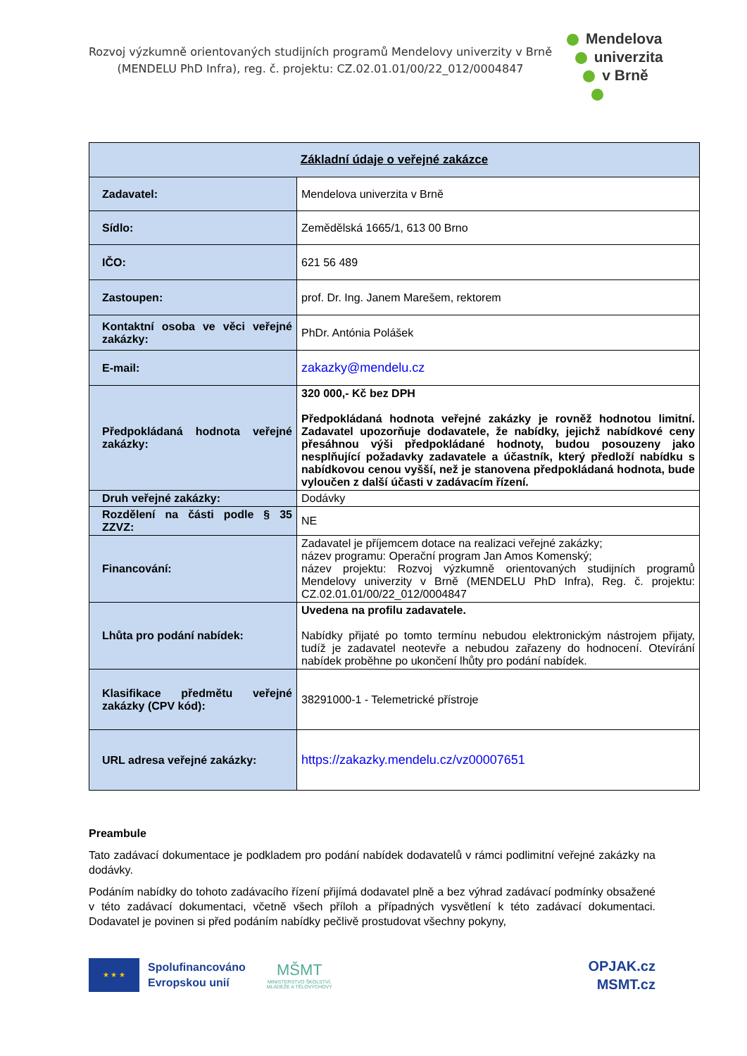Rozvoj výzkumně orientovaných studijních programů Mendelovy univerzity v Brně
(MENDELU PhD Infra), reg. č. projektu: CZ.02.01.01/00/22_012/0004847
Mendelova
univerzita
v Brně
| Základní údaje o veřejné zakázce | |
| --- | --- |
| Zadavatel: | Mendelova univerzita v Brně |
| Sídlo: | Zemědělská 1665/1, 613 00 Brno |
| IČO: | 621 56 489 |
| Zastoupen: | prof. Dr. Ing. Janem Marešem, rektorem |
| Kontaktní osoba ve věci veřejné zakázky: | PhDr. Antónia Polášek |
| E-mail: | zakazky@mendelu.cz |
| Předpokládaná hodnota veřejné zakázky: | 320 000,- Kč bez DPH Předpokládaná hodnota veřejné zakázky je rovněž hodnotou limitní. Zadavatel upozorňuje dodavatele, že nabídky, jejichž nabídkové ceny přesáhnou výši předpokládané hodnoty, budou posouzeny jako nesplňující požadavky zadavatele a účastník, který předloží nabídku s nabídkovou cenou vyšší, než je stanovena předpokládaná hodnota, bude vyloučen z další účasti v zadávacím řízení. |
| Druh veřejné zakázky: | Dodávky |
| Rozdělení na části podle § 35 ZZVZ: | NE |
| Financování: | Zadavatel je příjemcem dotace na realizaci veřejné zakázky; název programu: Operační program Jan Amos Komenský; název projektu: Rozvoj výzkumně orientovaných studijních programů Mendelovy univerzity v Brně (MENDELU PhD Infra), Reg. č. projektu: CZ.02.01.01/00/22_012/0004847 |
| Lhůta pro podání nabídek: | Uvedena na profilu zadavatele. Nabídky přijaté po tomto termínu nebudou elektronickým nástrojem přijaty, tudíž je zadavatel neotevře a nebudou zařazeny do hodnocení. Otevírání nabídek proběhne po ukončení lhůty pro podání nabídek. |
| Klasifikace předmětu veřejné zakázky (CPV kód): | 38291000-1 - Telemetrické přístroje |
| URL adresa veřejné zakázky: | https://zakazky.mendelu.cz/vz00007651 |
Preambule
Tato zadávací dokumentace je podkladem pro podání nabídek dodavatelů v rámci podlimitní veřejné zakázky na dodávky.
Podáním nabídky do tohoto zadávacího řízení přijímá dodavatel plně a bez výhrad zadávací podmínky obsažené v této zadávací dokumentaci, včetně všech příloh a případných vysvětlení k této zadávací dokumentaci. Dodavatel je povinen si před podáním nabídky pečlivě prostudovat všechny pokyny,
★ ★ ★
Spolufinancováno
Evropskou unií
MŠMT
MINISTERSTVO ŠKOLSTVÍ,
MLÁDEŽE A TĚLOVÝCHOVY
OPJAK.cz
MSMT.cz